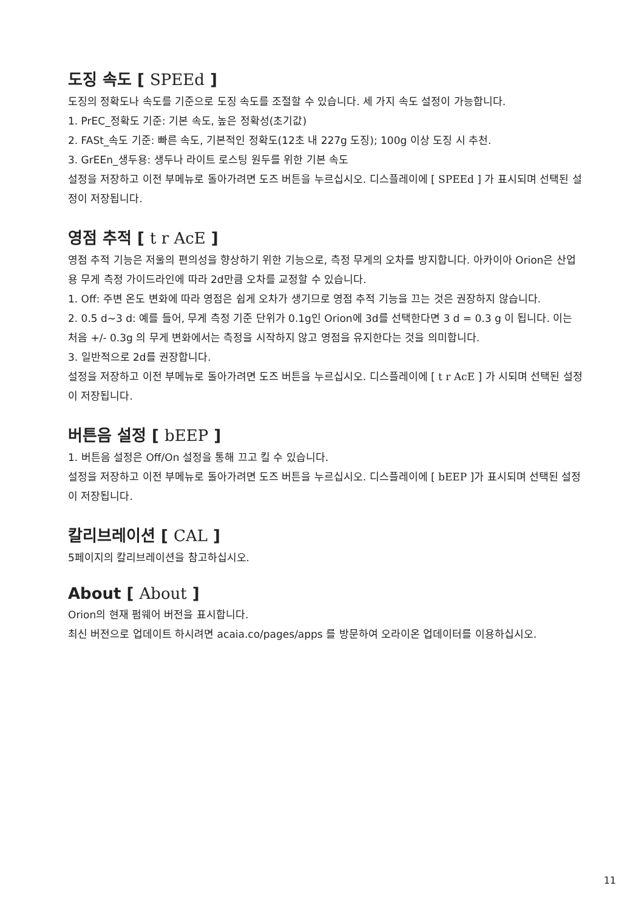도징 속도 [ SPEEd ]
도징의 정확도나 속도를 기준으로 도징 속도를 조절할 수 있습니다. 세 가지 속도 설정이 가능합니다.
1. PrEC_정확도 기준: 기본 속도, 높은 정확성(초기값)
2. FASt_속도 기준: 빠른 속도, 기본적인 정확도(12초 내 227g 도징); 100g 이상 도징 시 추천.
3. GrEEn_생두용: 생두나 라이트 로스팅 원두를 위한 기본 속도
설정을 저장하고 이전 부메뉴로 돌아가려면 도즈 버튼을 누르십시오. 디스플레이에 [ SPEEd ] 가 표시되며 선택된 설정이 저장됩니다.
영점 추적 [ t r AcE ]
영점 추적 기능은 저울의 편의성을 향상하기 위한 기능으로, 측정 무게의 오차를 방지합니다. 아카이아 Orion은 산업용 무게 측정 가이드라인에 따라 2d만큼 오차를 교정할 수 있습니다.
1. Off: 주변 온도 변화에 따라 영점은 쉽게 오차가 생기므로 영점 추적 기능을 끄는 것은 권장하지 않습니다.
2. 0.5 d~3 d: 예를 들어, 무게 측정 기준 단위가 0.1g인 Orion에 3d를 선택한다면 3 d = 0.3 g 이 됩니다. 이는 처음 +/- 0.3g 의 무게 변화에서는 측정을 시작하지 않고 영점을 유지한다는 것을 의미합니다.
3. 일반적으로 2d를 권장합니다.
설정을 저장하고 이전 부메뉴로 돌아가려면 도즈 버튼을 누르십시오. 디스플레이에 [ t r AcE ] 가 시되며 선택된 설정이 저장됩니다.
버튼음 설정 [ bEEP ]
1. 버튼음 설정은 Off/On 설정을 통해 끄고 킬 수 있습니다.
설정을 저장하고 이전 부메뉴로 돌아가려면 도즈 버튼을 누르십시오. 디스플레이에 [ bEEP ]가 표시되며 선택된 설정이 저장됩니다.
칼리브레이션 [ CAL ]
5페이지의 칼리브레이션을 참고하십시오.
About [ About ]
Orion의 현재 펌웨어 버전을 표시합니다.
최신 버전으로 업데이트 하시려면 acaia.co/pages/apps 를 방문하여 오라이온 업데이터를 이용하십시오.
11